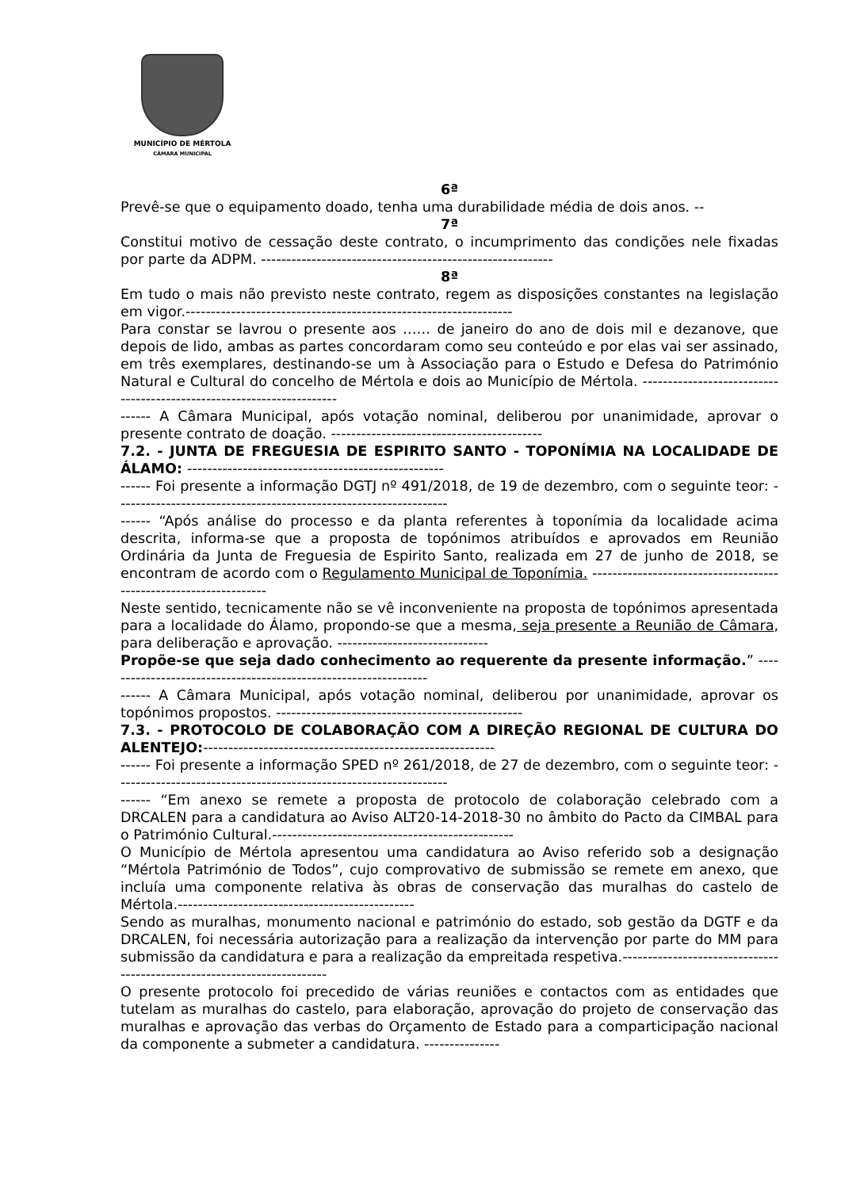MUNICÍPIO DE MÉRTOLA
CÂMARA MUNICIPAL
6ª
Prevê-se que o equipamento doado, tenha uma durabilidade média de dois anos. --
7ª
Constitui motivo de cessação deste contrato, o incumprimento das condições nele fixadas por parte da ADPM. ----------------------------------------------------------
8ª
Em tudo o mais não previsto neste contrato, regem as disposições constantes na legislação em vigor.-----------------------------------------------------------------
Para constar se lavrou o presente aos …… de janeiro do ano de dois mil e dezanove, que depois de lido, ambas as partes concordaram como seu conteúdo e por elas vai ser assinado, em três exemplares, destinando-se um à Associação para o Estudo e Defesa do Património Natural e Cultural do concelho de Mértola e dois ao Município de Mértola. ----------------------------------------------------------------------
------ A Câmara Municipal, após votação nominal, deliberou por unanimidade, aprovar o presente contrato de doação. ------------------------------------------
7.2. - JUNTA DE FREGUESIA DE ESPIRITO SANTO - TOPONÍMIA NA LOCALIDADE DE ÁLAMO: ---------------------------------------------------
------ Foi presente a informação DGTJ nº 491/2018, de 19 de dezembro, com o seguinte teor: ------------------------------------------------------------------
------ “Após análise do processo e da planta referentes à toponímia da localidade acima descrita, informa-se que a proposta de topónimos atribuídos e aprovados em Reunião Ordinária da Junta de Freguesia de Espirito Santo, realizada em 27 de junho de 2018, se encontram de acordo com o Regulamento Municipal de Toponímia. ------------------------------------------------------------------
Neste sentido, tecnicamente não se vê inconveniente na proposta de topónimos apresentada para a localidade do Álamo, propondo-se que a mesma, seja presente a Reunião de Câmara, para deliberação e aprovação. ------------------------------
Propõe-se que seja dado conhecimento ao requerente da presente informação.” -----------------------------------------------------------------
------ A Câmara Municipal, após votação nominal, deliberou por unanimidade, aprovar os topónimos propostos. -------------------------------------------------
7.3. - PROTOCOLO DE COLABORAÇÃO COM A DIREÇÃO REGIONAL DE CULTURA DO ALENTEJO:----------------------------------------------------------
------ Foi presente a informação SPED nº 261/2018, de 27 de dezembro, com o seguinte teor: ------------------------------------------------------------------
------ “Em anexo se remete a proposta de protocolo de colaboração celebrado com a DRCALEN para a candidatura ao Aviso ALT20-14-2018-30 no âmbito do Pacto da CIMBAL para o Património Cultural.------------------------------------------------
O Município de Mértola apresentou uma candidatura ao Aviso referido sob a designação “Mértola Património de Todos”, cujo comprovativo de submissão se remete em anexo, que incluía uma componente relativa às obras de conservação das muralhas do castelo de Mértola.-----------------------------------------------
Sendo as muralhas, monumento nacional e património do estado, sob gestão da DGTF e da DRCALEN, foi necessária autorização para a realização da intervenção por parte do MM para submissão da candidatura e para a realização da empreitada respetiva.------------------------------------------------------------------------
O presente protocolo foi precedido de várias reuniões e contactos com as entidades que tutelam as muralhas do castelo, para elaboração, aprovação do projeto de conservação das muralhas e aprovação das verbas do Orçamento de Estado para a comparticipação nacional da componente a submeter a candidatura. ---------------